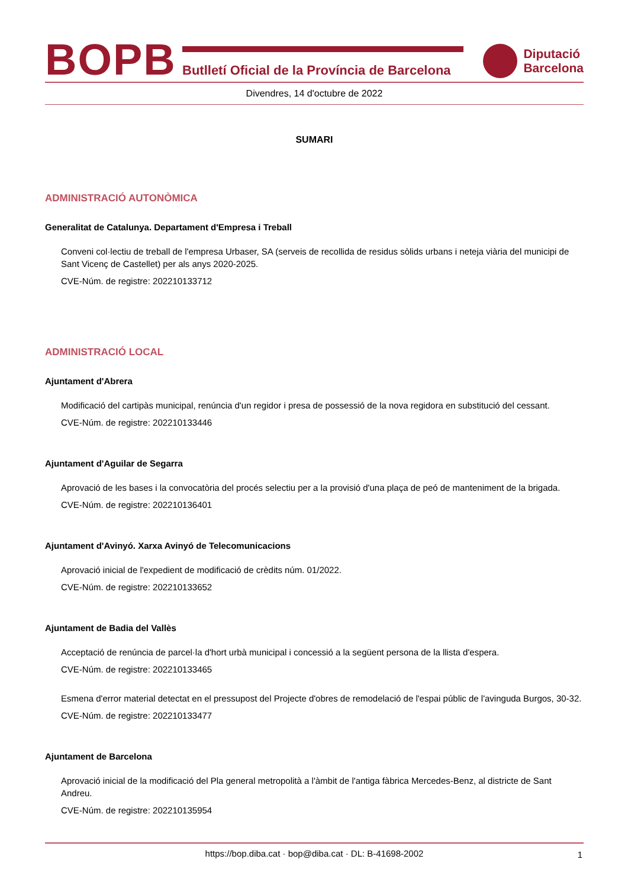BOPB
Butlletí Oficial de la Província de Barcelona
Diputació
Barcelona
Divendres, 14 d'octubre de 2022
SUMARI
ADMINISTRACIÓ AUTONÒMICA
Generalitat de Catalunya. Departament d'Empresa i Treball
Conveni col·lectiu de treball de l'empresa Urbaser, SA (serveis de recollida de residus sòlids urbans i neteja viària del municipi de Sant Vicenç de Castellet) per als anys 2020-2025.
CVE-Núm. de registre: 202210133712
ADMINISTRACIÓ LOCAL
Ajuntament d'Abrera
Modificació del cartipàs municipal, renúncia d'un regidor i presa de possessió de la nova regidora en substitució del cessant.
CVE-Núm. de registre: 202210133446
Ajuntament d'Aguilar de Segarra
Aprovació de les bases i la convocatòria del procés selectiu per a la provisió d'una plaça de peó de manteniment de la brigada.
CVE-Núm. de registre: 202210136401
Ajuntament d'Avinyó. Xarxa Avinyó de Telecomunicacions
Aprovació inicial de l'expedient de modificació de crèdits núm. 01/2022.
CVE-Núm. de registre: 202210133652
Ajuntament de Badia del Vallès
Acceptació de renúncia de parcel·la d'hort urbà municipal i concessió a la següent persona de la llista d'espera.
CVE-Núm. de registre: 202210133465
Esmena d'error material detectat en el pressupost del Projecte d'obres de remodelació de l'espai públic de l'avinguda Burgos, 30-32.
CVE-Núm. de registre: 202210133477
Ajuntament de Barcelona
Aprovació inicial de la modificació del Pla general metropolità a l'àmbit de l'antiga fàbrica Mercedes-Benz, al districte de Sant Andreu.
CVE-Núm. de registre: 202210135954
https://bop.diba.cat · bop@diba.cat · DL: B-41698-2002 1